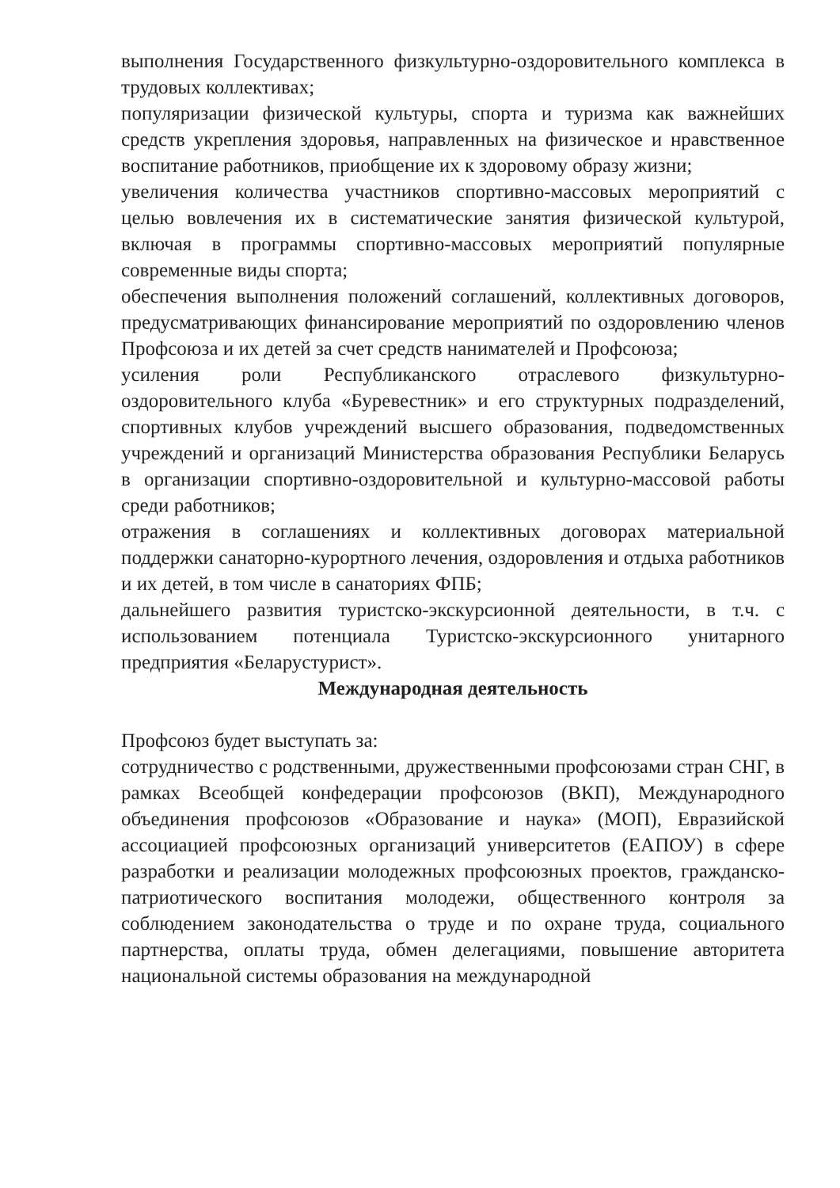выполнения Государственного физкультурно-оздоровительного комплекса в трудовых коллективах;
популяризации физической культуры, спорта и туризма как важнейших средств укрепления здоровья, направленных на физическое и нравственное воспитание работников, приобщение их к здоровому образу жизни;
увеличения количества участников спортивно-массовых мероприятий с целью вовлечения их в систематические занятия физической культурой, включая в программы спортивно-массовых мероприятий популярные современные виды спорта;
обеспечения выполнения положений соглашений, коллективных договоров, предусматривающих финансирование мероприятий по оздоровлению членов Профсоюза и их детей за счет средств нанимателей и Профсоюза;
усиления роли Республиканского отраслевого физкультурно-оздоровительного клуба «Буревестник» и его структурных подразделений, спортивных клубов учреждений высшего образования, подведомственных учреждений и организаций Министерства образования Республики Беларусь в организации спортивно-оздоровительной и культурно-массовой работы среди работников;
отражения в соглашениях и коллективных договорах материальной поддержки санаторно-курортного лечения, оздоровления и отдыха работников и их детей, в том числе в санаториях ФПБ;
дальнейшего развития туристско-экскурсионной деятельности, в т.ч. с использованием потенциала Туристско-экскурсионного унитарного предприятия «Беларустурист».
Международная деятельность
Профсоюз будет выступать за:
сотрудничество с родственными, дружественными профсоюзами стран СНГ, в рамках Всеобщей конфедерации профсоюзов (ВКП), Международного объединения профсоюзов «Образование и наука» (МОП), Евразийской ассоциацией профсоюзных организаций университетов (ЕАПОУ) в сфере разработки и реализации молодежных профсоюзных проектов, гражданско- патриотического воспитания молодежи, общественного контроля за соблюдением законодательства о труде и по охране труда, социального партнерства, оплаты труда, обмен делегациями, повышение авторитета национальной системы образования на международной